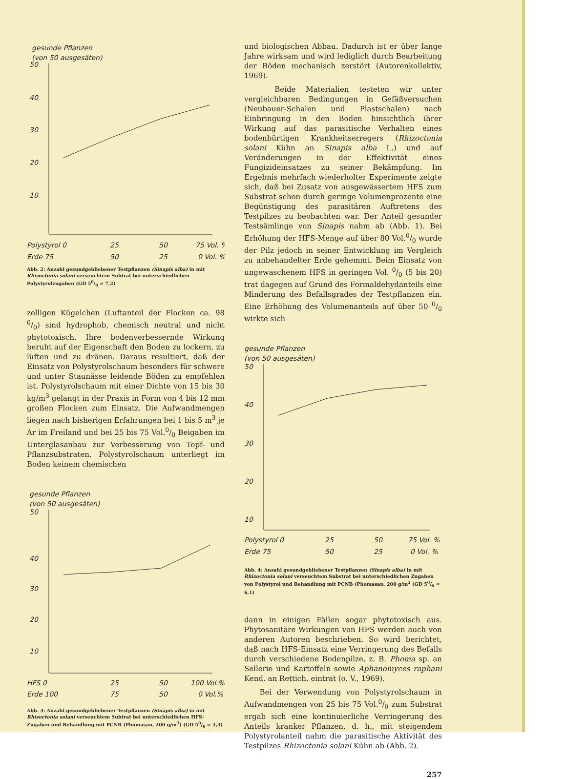gesunde Pflanzen
(von 50 ausgesäten)
50
40
30
20
10
Polystyrol 0
25
50
75 Vol. %
Erde 75
50
25
0 Vol. %
Abb. 2: Anzahl gesundgebliebener Testpflanzen (Sinapis alba) in mit Rhizoctonia solani verseuchtem Subtrat bei unterschiedlichen Polystyrolzugaben (GD 50/0 = 7,2)
zelligen Kügelchen (Luftanteil der Flocken ca. 98 0/0) sind hydrophob, chemisch neutral und nicht phytotoxisch. Ihre bodenverbessernde Wirkung beruht auf der Eigenschaft den Boden zu lockern, zu lüften und zu dränen. Daraus resultiert, daß der Einsatz von Polystyrolschaum besonders für schwere und unter Staunässe leidende Böden zu empfehlen ist. Polystyrolschaum mit einer Dichte von 15 bis 30 kg/m<sup>3</sup> gelangt in der Praxis in Form von 4 bis 12 mm großen Flocken zum Einsatz. Die Aufwandmengen liegen nach bisherigen Erfahrungen bei 1 bis 5 m<sup>3</sup> je Ar im Freiland und bei 25 bis 75 Vol.0/0 Beigaben im Unterglasanbau zur Verbesserung von Topf- und Pflanzsubstraten. Polystyrolschaum unterliegt im Boden keinem chemischen
gesunde Pflanzen
(von 50 ausgesäten)
50
40
30
20
10
HFS 0
25
50
100 Vol.%
Erde 100
75
50
0 Vol.%
Abb. 3: Anzahl gesundgebliebener Testpflanzen (Sinapis alba) in mit Rhizoctonia solani verseuchtem Subtrat bei unterschiedlichen HFS-Zugaben und Behandlung mit PCNB (Phomasan, 200 g/m<sup>3</sup>) (GD 50/0 = 3,3)
und biologischen Abbau. Dadurch ist er über lange Jahre wirksam und wird lediglich durch Bearbeitung der Böden mechanisch zerstört (Autorenkollektiv, 1969).
Beide Materialien testeten wir unter vergleichbaren Bedingungen in Gefäßversuchen (Neubauer-Schalen und Plastschalen) nach Einbringung in den Boden hinsichtlich ihrer Wirkung auf das parasitische Verhalten eines bodenbürtigen Krankheitserregers (Rhizoctonia solani Kühn an Sinapis alba L.) und auf Veränderungen in der Effektivität eines Fungizideinsatzes zu seiner Bekämpfung. Im Ergebnis mehrfach wiederholter Experimente zeigte sich, daß bei Zusatz von ausgewässertem HFS zum Substrat schon durch geringe Volumenprozente eine Begünstigung des parasitären Auftretens des Testpilzes zu beobachten war. Der Anteil gesunder Testsämlinge von Sinapis nahm ab (Abb. 1). Bei Erhöhung der HFS-Menge auf über 80 Vol.0/0 wurde der Pilz jedoch in seiner Entwicklung im Vergleich zu unbehandelter Erde gehemmt. Beim Einsatz von ungewaschenem HFS in geringen Vol. 0/0 (5 bis 20) trat dagegen auf Grund des Formaldehydanteils eine Minderung des Befallsgrades der Testpflanzen ein. Eine Erhöhung des Volumenanteils auf über 50 0/0 wirkte sich
gesunde Pflanzen
(von 50 ausgesäten)
50
40
30
20
10
Polystyrol 0
25
50
75 Vol. %
Erde 75
50
25
0 Vol. %
Abb. 4: Anzahl gesundgebliebener Testpflanzen (Sinapis alba) in mit Rhizoctonia solani verseuchtem Substrat bei unterschiedlichen Zugaben von Polystyrol und Behandlung mit PCNB (Phomasan, 200 g/m<sup>3</sup> (GD 50/0 = 6,1)
dann in einigen Fällen sogar phytotoxisch aus. Phytosanitäre Wirkungen von HFS werden auch von anderen Autoren beschrieben. So wird berichtet, daß nach HFS-Einsatz eine Verringerung des Befalls durch verschiedene Bodenpilze, z. B. Phoma sp. an Sellerie und Kartoffeln sowie Aphanomyces raphani Kend. an Rettich, eintrat (o. V., 1969).
Bei der Verwendung von Polystyrolschaum in Aufwandmengen von 25 bis 75 Vol.0/0 zum Substrat ergab sich eine kontinuierliche Verringerung des Anteils kranker Pflanzen, d. h., mit steigendem Polystyrolanteil nahm die parasitische Aktivität des Testpilzes Rhizoctonia solani Kühn ab (Abb. 2).
257